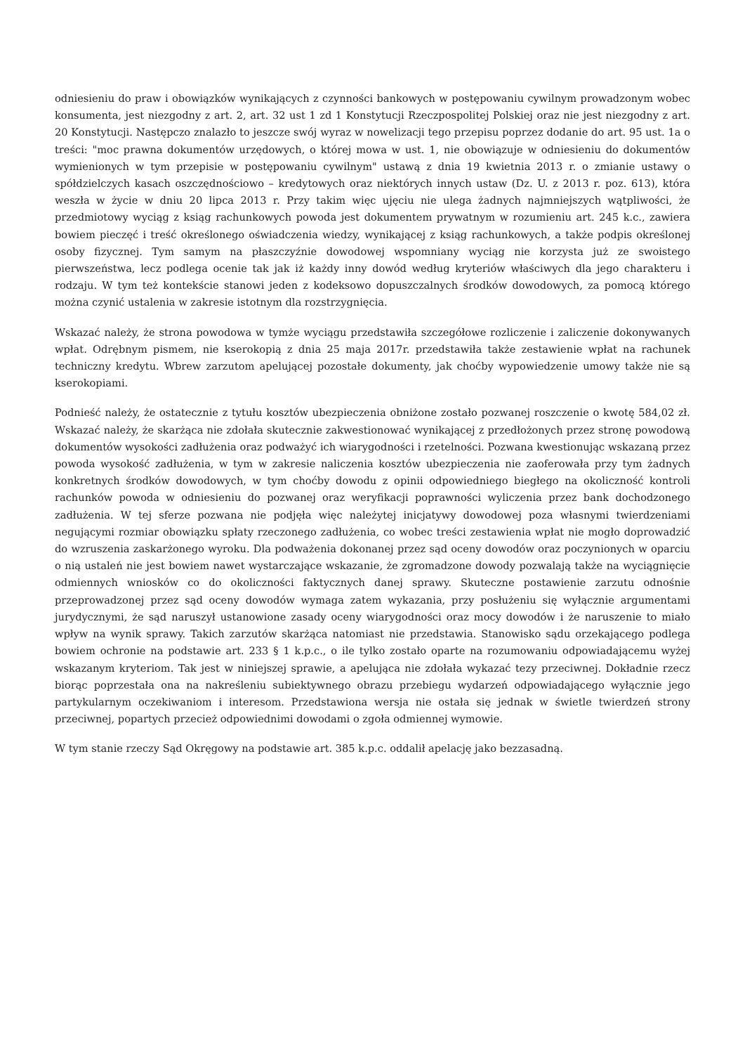odniesieniu do praw i obowiązków wynikających z czynności bankowych w postępowaniu cywilnym prowadzonym wobec konsumenta, jest niezgodny z art. 2, art. 32 ust 1 zd 1 Konstytucji Rzeczpospolitej Polskiej oraz nie jest niezgodny z art. 20 Konstytucji. Następczo znalazło to jeszcze swój wyraz w nowelizacji tego przepisu poprzez dodanie do art. 95 ust. 1a o treści: "moc prawna dokumentów urzędowych, o której mowa w ust. 1, nie obowiązuje w odniesieniu do dokumentów wymienionych w tym przepisie w postępowaniu cywilnym" ustawą z dnia 19 kwietnia 2013 r. o zmianie ustawy o spółdzielczych kasach oszczędnościowo – kredytowych oraz niektórych innych ustaw (Dz. U. z 2013 r. poz. 613), która weszła w życie w dniu 20 lipca 2013 r. Przy takim więc ujęciu nie ulega żadnych najmniejszych wątpliwości, że przedmiotowy wyciąg z ksiąg rachunkowych powoda jest dokumentem prywatnym w rozumieniu art. 245 k.c., zawiera bowiem pieczęć i treść określonego oświadczenia wiedzy, wynikającej z ksiąg rachunkowych, a także podpis określonej osoby fizycznej. Tym samym na płaszczyźnie dowodowej wspomniany wyciąg nie korzysta już ze swoistego pierwszeństwa, lecz podlega ocenie tak jak iż każdy inny dowód według kryteriów właściwych dla jego charakteru i rodzaju. W tym też kontekście stanowi jeden z kodeksowo dopuszczalnych środków dowodowych, za pomocą którego można czynić ustalenia w zakresie istotnym dla rozstrzygnięcia.
Wskazać należy, że strona powodowa w tymże wyciągu przedstawiła szczegółowe rozliczenie i zaliczenie dokonywanych wpłat. Odrębnym pismem, nie kserokopią z dnia 25 maja 2017r. przedstawiła także zestawienie wpłat na rachunek techniczny kredytu. Wbrew zarzutom apelującej pozostałe dokumenty, jak choćby wypowiedzenie umowy także nie są kserokopiami.
Podnieść należy, że ostatecznie z tytułu kosztów ubezpieczenia obniżone zostało pozwanej roszczenie o kwotę 584,02 zł. Wskazać należy, że skarżąca nie zdołała skutecznie zakwestionować wynikającej z przedłożonych przez stronę powodową dokumentów wysokości zadłużenia oraz podważyć ich wiarygodności i rzetelności. Pozwana kwestionując wskazaną przez powoda wysokość zadłużenia, w tym w zakresie naliczenia kosztów ubezpieczenia nie zaoferowała przy tym żadnych konkretnych środków dowodowych, w tym choćby dowodu z opinii odpowiedniego biegłego na okoliczność kontroli rachunków powoda w odniesieniu do pozwanej oraz weryfikacji poprawności wyliczenia przez bank dochodzonego zadłużenia. W tej sferze pozwana nie podjęła więc należytej inicjatywy dowodowej poza własnymi twierdzeniami negującymi rozmiar obowiązku spłaty rzeczonego zadłużenia, co wobec treści zestawienia wpłat nie mogło doprowadzić do wzruszenia zaskarżonego wyroku. Dla podważenia dokonanej przez sąd oceny dowodów oraz poczynionych w oparciu o nią ustaleń nie jest bowiem nawet wystarczające wskazanie, że zgromadzone dowody pozwalają także na wyciągnięcie odmiennych wniosków co do okoliczności faktycznych danej sprawy. Skuteczne postawienie zarzutu odnośnie przeprowadzonej przez sąd oceny dowodów wymaga zatem wykazania, przy posłużeniu się wyłącznie argumentami jurydycznymi, że sąd naruszył ustanowione zasady oceny wiarygodności oraz mocy dowodów i że naruszenie to miało wpływ na wynik sprawy. Takich zarzutów skarżąca natomiast nie przedstawia. Stanowisko sądu orzekającego podlega bowiem ochronie na podstawie art. 233 § 1 k.p.c., o ile tylko zostało oparte na rozumowaniu odpowiadającemu wyżej wskazanym kryteriom. Tak jest w niniejszej sprawie, a apelująca nie zdołała wykazać tezy przeciwnej. Dokładnie rzecz biorąc poprzestała ona na nakreśleniu subiektywnego obrazu przebiegu wydarzeń odpowiadającego wyłącznie jego partykularnym oczekiwaniom i interesom. Przedstawiona wersja nie ostała się jednak w świetle twierdzeń strony przeciwnej, popartych przecież odpowiednimi dowodami o zgoła odmiennej wymowie.
W tym stanie rzeczy Sąd Okręgowy na podstawie art. 385 k.p.c. oddalił apelację jako bezzasadną.